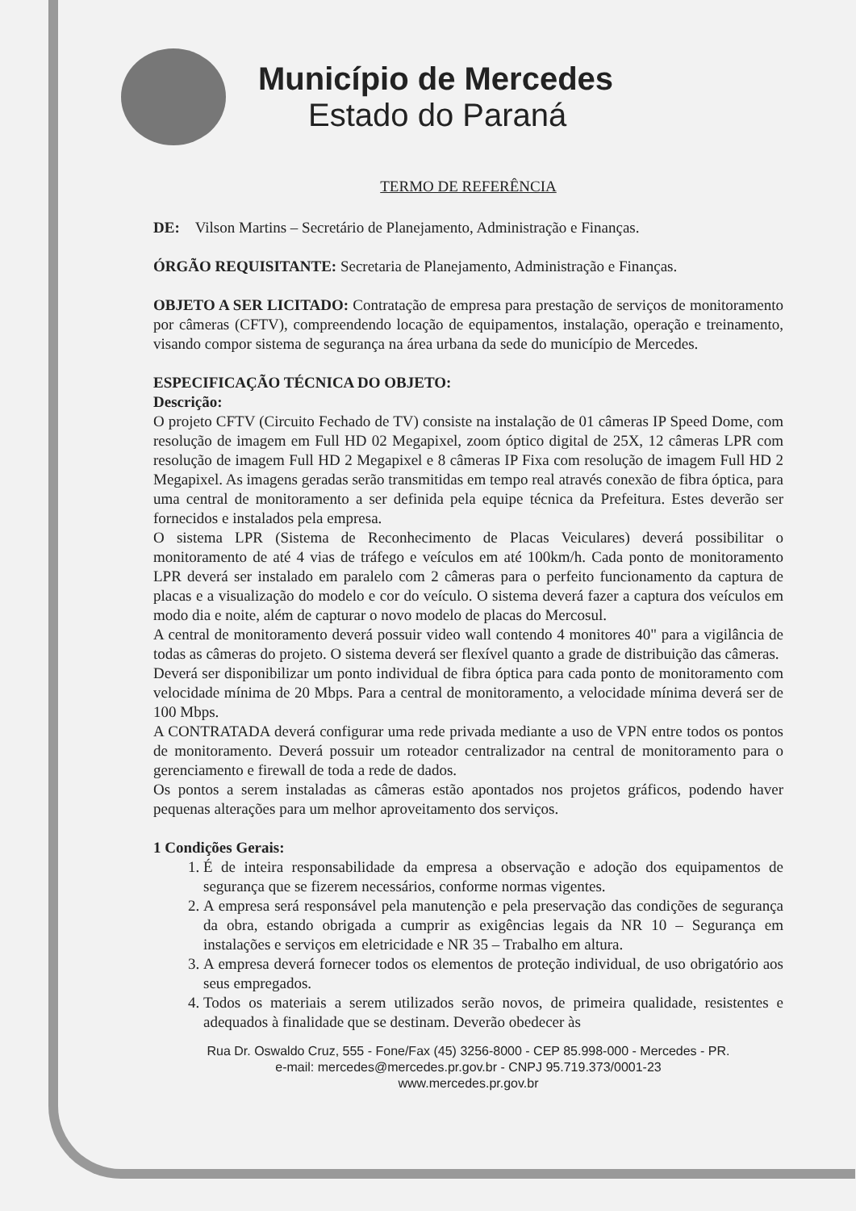Município de Mercedes
Estado do Paraná
TERMO DE REFERÊNCIA
DE: Vilson Martins – Secretário de Planejamento, Administração e Finanças.
ÓRGÃO REQUISITANTE: Secretaria de Planejamento, Administração e Finanças.
OBJETO A SER LICITADO: Contratação de empresa para prestação de serviços de monitoramento por câmeras (CFTV), compreendendo locação de equipamentos, instalação, operação e treinamento, visando compor sistema de segurança na área urbana da sede do município de Mercedes.
ESPECIFICAÇÃO TÉCNICA DO OBJETO:
Descrição:
O projeto CFTV (Circuito Fechado de TV) consiste na instalação de 01 câmeras IP Speed Dome, com resolução de imagem em Full HD 02 Megapixel, zoom óptico digital de 25X, 12 câmeras LPR com resolução de imagem Full HD 2 Megapixel e 8 câmeras IP Fixa com resolução de imagem Full HD 2 Megapixel. As imagens geradas serão transmitidas em tempo real através conexão de fibra óptica, para uma central de monitoramento a ser definida pela equipe técnica da Prefeitura. Estes deverão ser fornecidos e instalados pela empresa.
O sistema LPR (Sistema de Reconhecimento de Placas Veiculares) deverá possibilitar o monitoramento de até 4 vias de tráfego e veículos em até 100km/h. Cada ponto de monitoramento LPR deverá ser instalado em paralelo com 2 câmeras para o perfeito funcionamento da captura de placas e a visualização do modelo e cor do veículo. O sistema deverá fazer a captura dos veículos em modo dia e noite, além de capturar o novo modelo de placas do Mercosul.
A central de monitoramento deverá possuir video wall contendo 4 monitores 40" para a vigilância de todas as câmeras do projeto. O sistema deverá ser flexível quanto a grade de distribuição das câmeras.
Deverá ser disponibilizar um ponto individual de fibra óptica para cada ponto de monitoramento com velocidade mínima de 20 Mbps. Para a central de monitoramento, a velocidade mínima deverá ser de 100 Mbps.
A CONTRATADA deverá configurar uma rede privada mediante a uso de VPN entre todos os pontos de monitoramento. Deverá possuir um roteador centralizador na central de monitoramento para o gerenciamento e firewall de toda a rede de dados.
Os pontos a serem instaladas as câmeras estão apontados nos projetos gráficos, podendo haver pequenas alterações para um melhor aproveitamento dos serviços.
1 Condições Gerais:
1. É de inteira responsabilidade da empresa a observação e adoção dos equipamentos de segurança que se fizerem necessários, conforme normas vigentes.
2. A empresa será responsável pela manutenção e pela preservação das condições de segurança da obra, estando obrigada a cumprir as exigências legais da NR 10 – Segurança em instalações e serviços em eletricidade e NR 35 – Trabalho em altura.
3. A empresa deverá fornecer todos os elementos de proteção individual, de uso obrigatório aos seus empregados.
4. Todos os materiais a serem utilizados serão novos, de primeira qualidade, resistentes e adequados à finalidade que se destinam. Deverão obedecer às
Rua Dr. Oswaldo Cruz, 555 - Fone/Fax (45) 3256-8000 - CEP 85.998-000 - Mercedes - PR.
e-mail: mercedes@mercedes.pr.gov.br - CNPJ 95.719.373/0001-23
www.mercedes.pr.gov.br